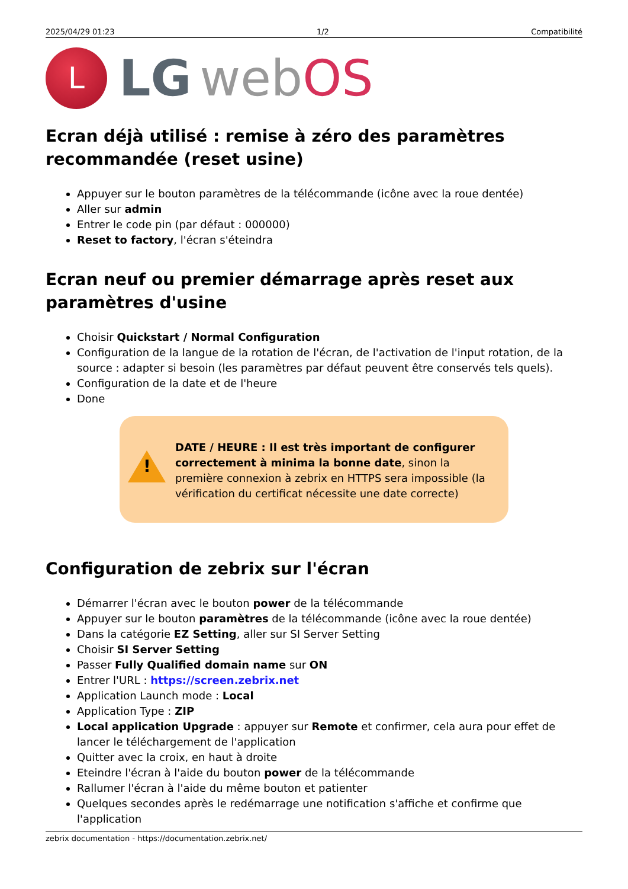2025/04/29 01:23 1/2 Compatibilité
L
LG webOS
Ecran déjà utilisé : remise à zéro des paramètres recommandée (reset usine)
Appuyer sur le bouton paramètres de la télécommande (icône avec la roue dentée)
Aller sur admin
Entrer le code pin (par défaut : 000000)
Reset to factory, l'écran s'éteindra
Ecran neuf ou premier démarrage après reset aux paramètres d'usine
Choisir Quickstart / Normal Configuration
Configuration de la langue de la rotation de l'écran, de l'activation de l'input rotation, de la source : adapter si besoin (les paramètres par défaut peuvent être conservés tels quels).
Configuration de la date et de l'heure
Done
!
DATE / HEURE : Il est très important de configurer correctement à minima la bonne date, sinon la première connexion à zebrix en HTTPS sera impossible (la vérification du certificat nécessite une date correcte)
Configuration de zebrix sur l'écran
Démarrer l'écran avec le bouton power de la télécommande
Appuyer sur le bouton paramètres de la télécommande (icône avec la roue dentée)
Dans la catégorie EZ Setting, aller sur SI Server Setting
Choisir SI Server Setting
Passer Fully Qualified domain name sur ON
Entrer l'URL : https://screen.zebrix.net
Application Launch mode : Local
Application Type : ZIP
Local application Upgrade : appuyer sur Remote et confirmer, cela aura pour effet de lancer le téléchargement de l'application
Quitter avec la croix, en haut à droite
Eteindre l'écran à l'aide du bouton power de la télécommande
Rallumer l'écran à l'aide du même bouton et patienter
Quelques secondes après le redémarrage une notification s'affiche et confirme que l'application
zebrix documentation - https://documentation.zebrix.net/